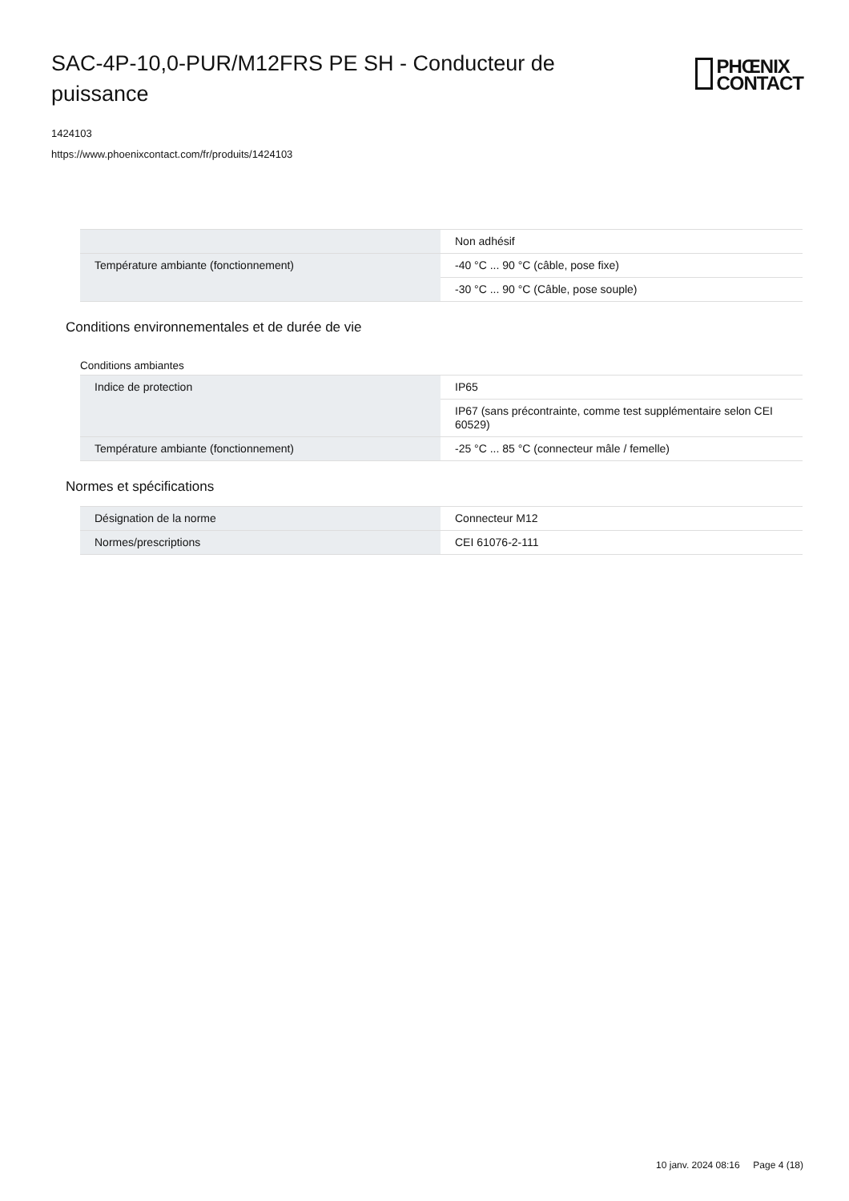SAC-4P-10,0-PUR/M12FRS PE SH - Conducteur de puissance
PHŒNIX
CONTACT
1424103
https://www.phoenixcontact.com/fr/produits/1424103
| | Non adhésif |
| Température ambiante (fonctionnement) | -40 °C ... 90 °C (câble, pose fixe) |
| | -30 °C ... 90 °C (Câble, pose souple) |
Conditions environnementales et de durée de vie
Conditions ambiantes
| Indice de protection | IP65 |
| | IP67 (sans précontrainte, comme test supplémentaire selon CEI 60529) |
| Température ambiante (fonctionnement) | -25 °C ... 85 °C (connecteur mâle / femelle) |
Normes et spécifications
| Désignation de la norme | Connecteur M12 |
| Normes/prescriptions | CEI 61076-2-111 |
10 janv. 2024 08:16 Page 4 (18)